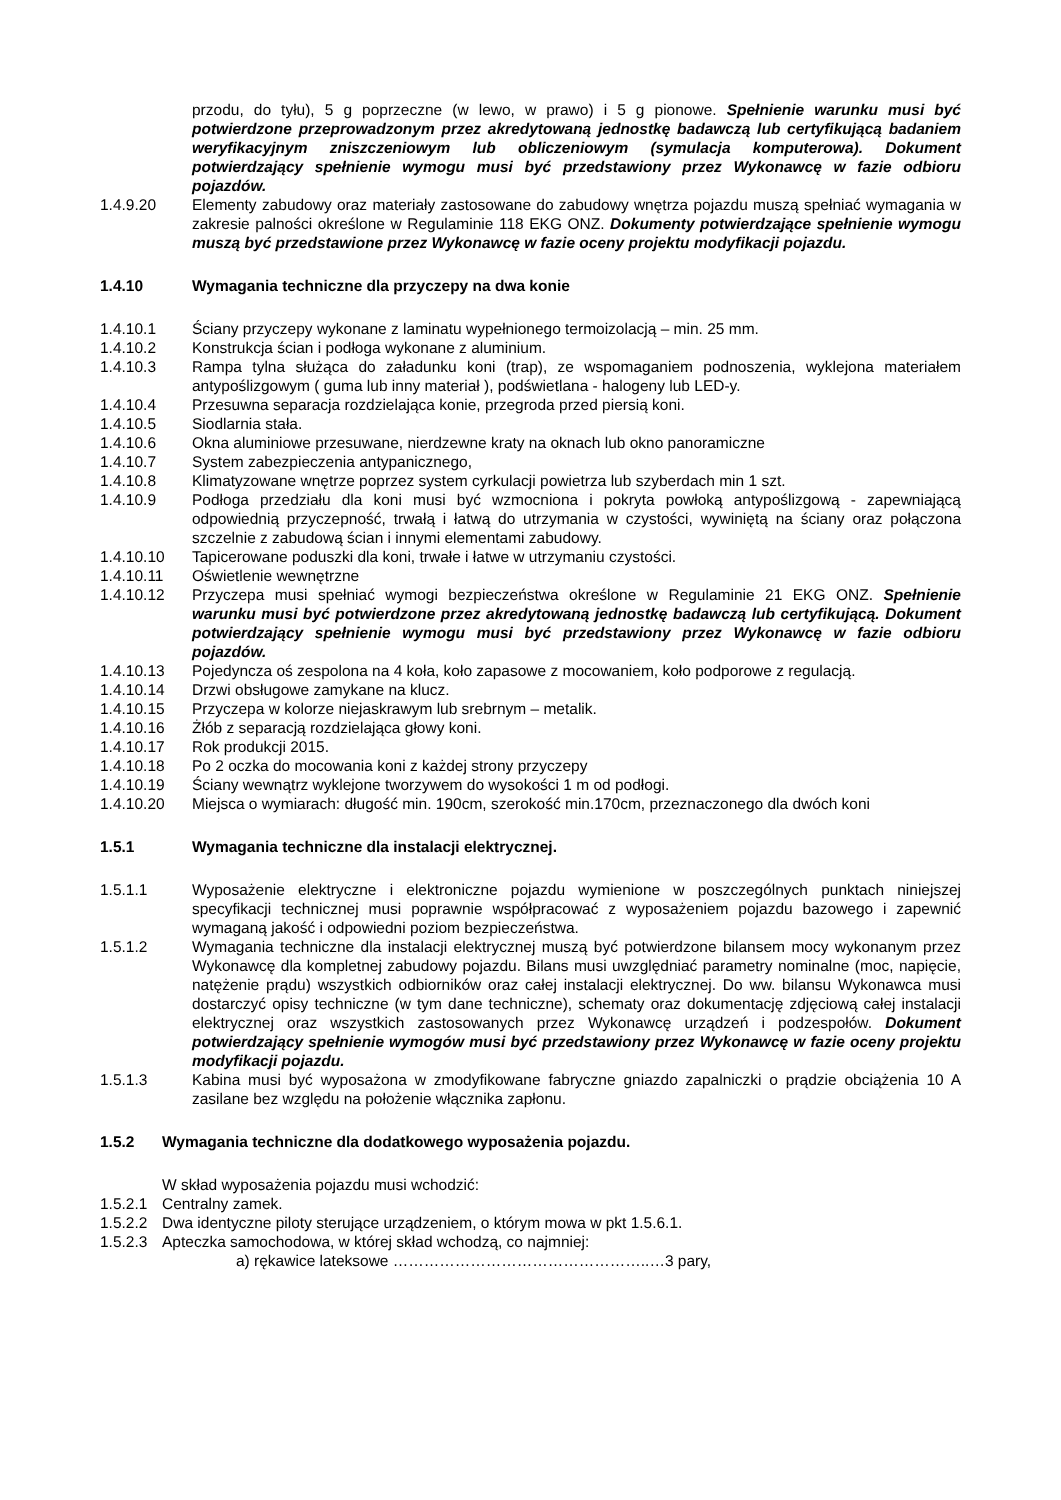przodu, do tyłu), 5 g poprzeczne (w lewo, w prawo) i 5 g pionowe. Spełnienie warunku musi być potwierdzone przeprowadzonym przez akredytowaną jednostkę badawczą lub certyfikującą badaniem weryfikacyjnym zniszczeniowym lub obliczeniowym (symulacja komputerowa). Dokument potwierdzający spełnienie wymogu musi być przedstawiony przez Wykonawcę w fazie odbioru pojazdów.
1.4.9.20 Elementy zabudowy oraz materiały zastosowane do zabudowy wnętrza pojazdu muszą spełniać wymagania w zakresie palności określone w Regulaminie 118 EKG ONZ. Dokumenty potwierdzające spełnienie wymogu muszą być przedstawione przez Wykonawcę w fazie oceny projektu modyfikacji pojazdu.
1.4.10 Wymagania techniczne dla przyczepy na dwa konie
1.4.10.1 Ściany przyczepy wykonane z laminatu wypełnionego termoizolacją – min. 25 mm.
1.4.10.2 Konstrukcja ścian i podłoga wykonane z aluminium.
1.4.10.3 Rampa tylna służąca do załadunku koni (trap), ze wspomaganiem podnoszenia, wyklejona materiałem antypoślizgowym ( guma lub inny materiał ), podświetlana - halogeny lub LED-y.
1.4.10.4 Przesuwna separacja rozdzielająca konie, przegroda przed piersią koni.
1.4.10.5 Siodlarnia stała.
1.4.10.6 Okna aluminiowe przesuwane, nierdzewne kraty na oknach lub okno panoramiczne
1.4.10.7 System zabezpieczenia antypanicznego,
1.4.10.8 Klimatyzowane wnętrze poprzez system cyrkulacji powietrza lub szyberdach min 1 szt.
1.4.10.9 Podłoga przedziału dla koni musi być wzmocniona i pokryta powłoką antypoślizgową - zapewniającą odpowiednią przyczepność, trwałą i łatwą do utrzymania w czystości, wywiniętą na ściany oraz połączona szczelnie z zabudową ścian i innymi elementami zabudowy.
1.4.10.10 Tapicerowane poduszki dla koni, trwałe i łatwe w utrzymaniu czystości.
1.4.10.11 Oświetlenie wewnętrzne
1.4.10.12 Przyczepa musi spełniać wymogi bezpieczeństwa określone w Regulaminie 21 EKG ONZ. Spełnienie warunku musi być potwierdzone przez akredytowaną jednostkę badawczą lub certyfikującą. Dokument potwierdzający spełnienie wymogu musi być przedstawiony przez Wykonawcę w fazie odbioru pojazdów.
1.4.10.13 Pojedyncza oś zespolona na 4 koła, koło zapasowe z mocowaniem, koło podporowe z regulacją.
1.4.10.14 Drzwi obsługowe zamykane na klucz.
1.4.10.15 Przyczepa w kolorze niejaskrawym lub srebrnym – metalik.
1.4.10.16 Żłób z separacją rozdzielająca głowy koni.
1.4.10.17 Rok produkcji 2015.
1.4.10.18 Po 2 oczka do mocowania koni z każdej strony przyczepy
1.4.10.19 Ściany wewnątrz wyklejone tworzywem do wysokości 1 m od podłogi.
1.4.10.20 Miejsca o wymiarach: długość min. 190cm, szerokość min.170cm, przeznaczonego dla dwóch koni
1.5.1 Wymagania techniczne dla instalacji elektrycznej.
1.5.1.1 Wyposażenie elektryczne i elektroniczne pojazdu wymienione w poszczególnych punktach niniejszej specyfikacji technicznej musi poprawnie współpracować z wyposażeniem pojazdu bazowego i zapewnić wymaganą jakość i odpowiedni poziom bezpieczeństwa.
1.5.1.2 Wymagania techniczne dla instalacji elektrycznej muszą być potwierdzone bilansem mocy wykonanym przez Wykonawcę dla kompletnej zabudowy pojazdu. Bilans musi uwzględniać parametry nominalne (moc, napięcie, natężenie prądu) wszystkich odbiorników oraz całej instalacji elektrycznej. Do ww. bilansu Wykonawca musi dostarczyć opisy techniczne (w tym dane techniczne), schematy oraz dokumentację zdjęciową całej instalacji elektrycznej oraz wszystkich zastosowanych przez Wykonawcę urządzeń i podzespołów. Dokument potwierdzający spełnienie wymogów musi być przedstawiony przez Wykonawcę w fazie oceny projektu modyfikacji pojazdu.
1.5.1.3 Kabina musi być wyposażona w zmodyfikowane fabryczne gniazdo zapalniczki o prądzie obciążenia 10 A zasilane bez względu na położenie włącznika zapłonu.
1.5.2 Wymagania techniczne dla dodatkowego wyposażenia pojazdu.
W skład wyposażenia pojazdu musi wchodzić:
1.5.2.1
Centralny zamek.
1.5.2.2
Dwa identyczne piloty sterujące urządzeniem, o którym mowa w pkt 1.5.6.1.
1.5.2.3
Apteczka samochodowa, w której skład wchodzą, co najmniej:
a) rękawice lateksowe …………………………………………..…3 pary,